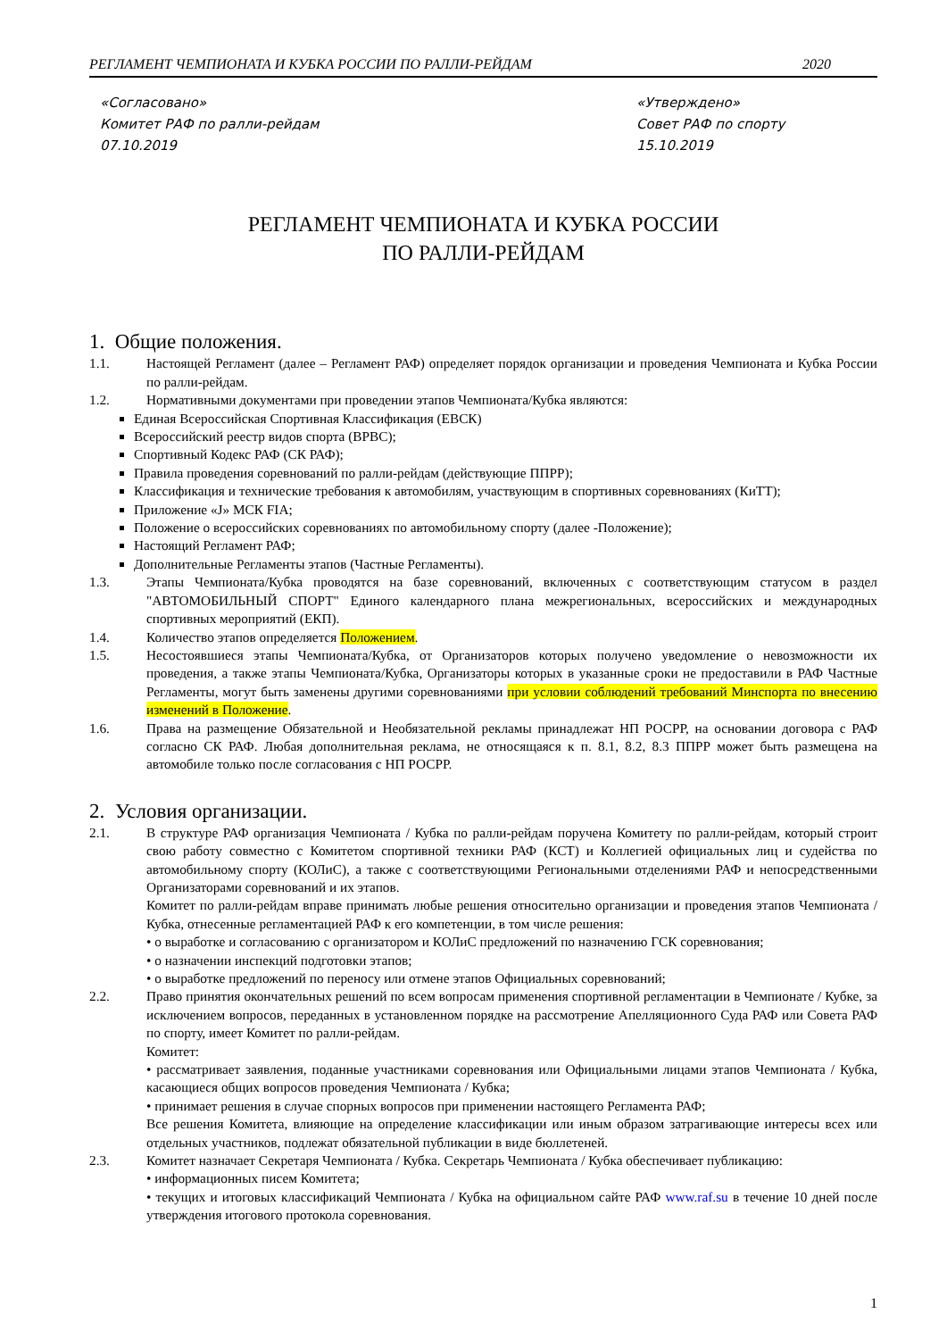РЕГЛАМЕНТ ЧЕМПИОНАТА И КУБКА РОССИИ ПО РАЛЛИ-РЕЙДАМ 2020
«Согласовано»
Комитет РАФ по ралли-рейдам
07.10.2019
«Утверждено»
Совет РАФ по спорту
15.10.2019
РЕГЛАМЕНТ ЧЕМПИОНАТА И КУБКА РОССИИ
ПО РАЛЛИ-РЕЙДАМ
1. Общие положения.
1.1. Настоящей Регламент (далее – Регламент РАФ) определяет порядок организации и проведения Чемпионата и Кубка России по ралли-рейдам.
1.2. Нормативными документами при проведении этапов Чемпионата/Кубка являются:
Единая Всероссийская Спортивная Классификация (ЕВСК)
Всероссийский реестр видов спорта (ВРВС);
Спортивный Кодекс РАФ (СК РАФ);
Правила проведения соревнований по ралли-рейдам (действующие ППРР);
Классификация и технические требования к автомобилям, участвующим в спортивных соревнованиях (КиТТ);
Приложение «J» МСК FIA;
Положение о всероссийских соревнованиях по автомобильному спорту (далее -Положение);
Настоящий Регламент РАФ;
Дополнительные Регламенты этапов (Частные Регламенты).
1.3. Этапы Чемпионата/Кубка проводятся на базе соревнований, включенных с соответствующим статусом в раздел "АВТОМОБИЛЬНЫЙ СПОРТ" Единого календарного плана межрегиональных, всероссийских и международных спортивных мероприятий (ЕКП).
1.4. Количество этапов определяется Положением.
1.5. Несостоявшиеся этапы Чемпионата/Кубка, от Организаторов которых получено уведомление о невозможности их проведения, а также этапы Чемпионата/Кубка, Организаторы которых в указанные сроки не предоставили в РАФ Частные Регламенты, могут быть заменены другими соревнованиями при условии соблюдений требований Минспорта по внесению изменений в Положение.
1.6. Права на размещение Обязательной и Необязательной рекламы принадлежат НП РОСРР, на основании договора с РАФ согласно СК РАФ. Любая дополнительная реклама, не относящаяся к п. 8.1, 8.2, 8.3 ППРР может быть размещена на автомобиле только после согласования с НП РОСРР.
2. Условия организации.
2.1. В структуре РАФ организация Чемпионата / Кубка по ралли-рейдам поручена Комитету по ралли-рейдам, который строит свою работу совместно с Комитетом спортивной техники РАФ (КСТ) и Коллегией официальных лиц и судейства по автомобильному спорту (КОЛиС), а также с соответствующими Региональными отделениями РАФ и непосредственными Организаторами соревнований и их этапов.
Комитет по ралли-рейдам вправе принимать любые решения относительно организации и проведения этапов Чемпионата / Кубка, отнесенные регламентацией РАФ к его компетенции, в том числе решения:
• о выработке и согласованию с организатором и КОЛиС предложений по назначению ГСК соревнования;
• о назначении инспекций подготовки этапов;
• о выработке предложений по переносу или отмене этапов Официальных соревнований;
2.2. Право принятия окончательных решений по всем вопросам применения спортивной регламентации в Чемпионате / Кубке, за исключением вопросов, переданных в установленном порядке на рассмотрение Апелляционного Суда РАФ или Совета РАФ по спорту, имеет Комитет по ралли-рейдам.
Комитет:
• рассматривает заявления, поданные участниками соревнования или Официальными лицами этапов Чемпионата / Кубка, касающиеся общих вопросов проведения Чемпионата / Кубка;
• принимает решения в случае спорных вопросов при применении настоящего Регламента РАФ;
Все решения Комитета, влияющие на определение классификации или иным образом затрагивающие интересы всех или отдельных участников, подлежат обязательной публикации в виде бюллетеней.
2.3. Комитет назначает Секретаря Чемпионата / Кубка. Секретарь Чемпионата / Кубка обеспечивает публикацию:
• информационных писем Комитета;
• текущих и итоговых классификаций Чемпионата / Кубка на официальном сайте РАФ www.raf.su в течение 10 дней после утверждения итогового протокола соревнования.
1